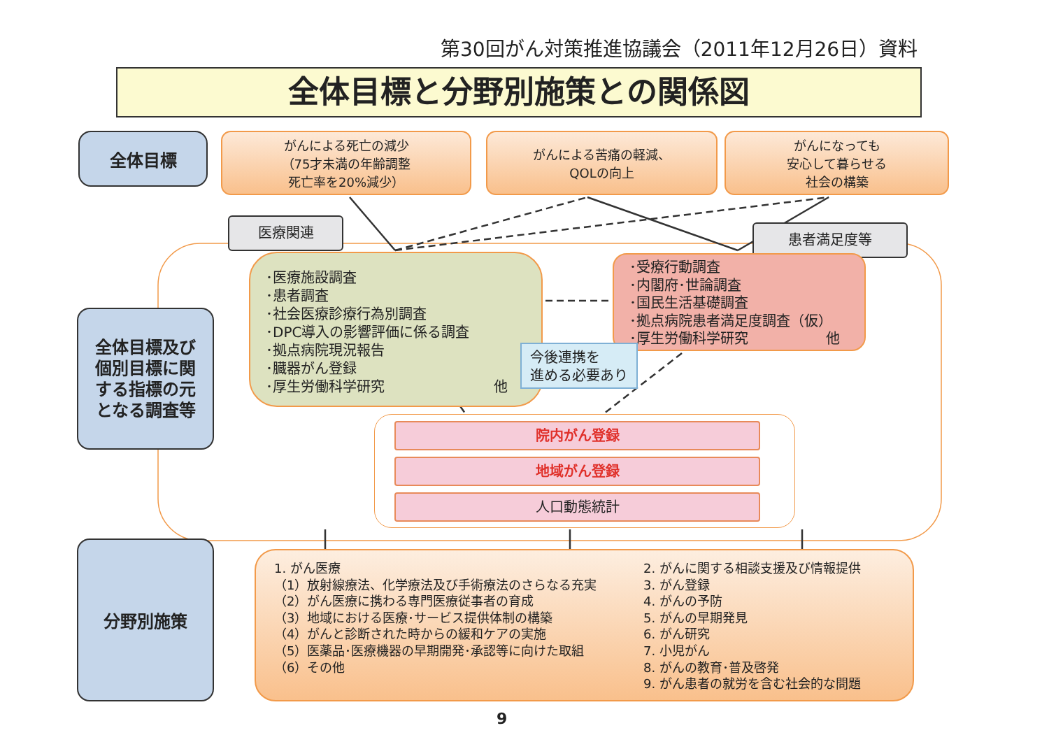第30回がん対策推進協議会（2011年12月26日）資料
全体目標と分野別施策との関係図
全体目標
がんによる死亡の減少
（75才未満の年齢調整
死亡率を20%減少）
がんによる苦痛の軽減、
QOLの向上
がんになっても
安心して暮らせる
社会の構築
医療関連 患者満足度等
全体目標及び
個別目標に関
する指標の元
となる調査等
･医療施設調査
･患者調査
･社会医療診療行為別調査
･DPC導入の影響評価に係る調査
･拠点病院現況報告
･臓器がん登録
･厚生労働科学研究 他
･受療行動調査
･内閣府･世論調査
･国民生活基礎調査
･拠点病院患者満足度調査（仮）
･厚生労働科学研究 他
今後連携を
進める必要あり
院内がん登録
地域がん登録
人口動態統計
分野別施策
1. がん医療
（1）放射線療法、化学療法及び手術療法のさらなる充実
（2）がん医療に携わる専門医療従事者の育成
（3）地域における医療･サービス提供体制の構築
（4）がんと診断された時からの緩和ケアの実施
（5）医薬品･医療機器の早期開発･承認等に向けた取組
（6）その他
2. がんに関する相談支援及び情報提供
3. がん登録
4. がんの予防
5. がんの早期発見
6. がん研究
7. 小児がん
8. がんの教育･普及啓発
9. がん患者の就労を含む社会的な問題
9